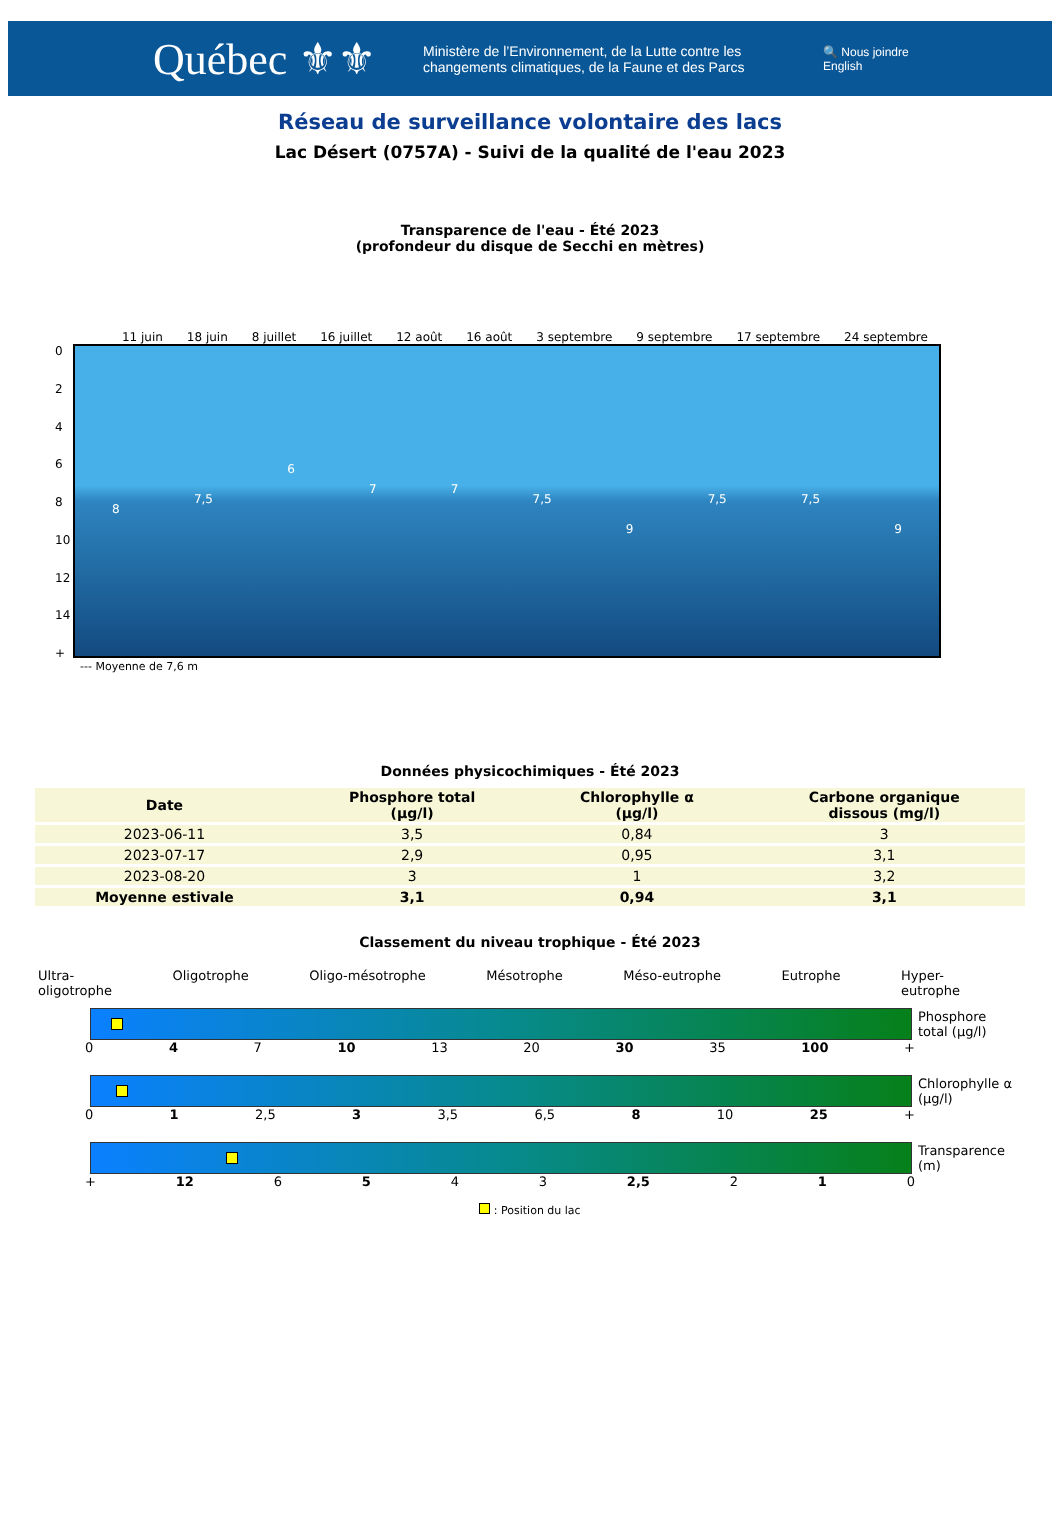Québec ⚜⚜
Ministère de l’Environnement, de la Lutte contre les changements climatiques, de la Faune et des Parcs
🔍 Nous joindre
English
Réseau de surveillance volontaire des lacs
Lac Désert (0757A) - Suivi de la qualité de l'eau 2023
Transparence de l'eau - Été 2023
(profondeur du disque de Secchi en mètres)
11 juin 18 juin 8 juillet 16 juillet 12 août 16 août 3 septembre 9 septembre 17 septembre 24 septembre
02468
10
12
14
+
8 7,5 6 7 7 7,5 9 7,5 7,5 9
--- Moyenne de 7,6 m
Données physicochimiques - Été 2023
| Date | Phosphore total (µg/l) | Chlorophylle α (µg/l) | Carbone organique dissous (mg/l) |
| --- | --- | --- | --- |
| 2023-06-11 | 3,5 | 0,84 | 3 |
| 2023-07-17 | 2,9 | 0,95 | 3,1 |
| 2023-08-20 | 3 | 1 | 3,2 |
| Moyenne estivale | 3,1 | 0,94 | 3,1 |
Classement du niveau trophique - Été 2023
Ultra-
oligotrophe Oligotrophe Oligo-mésotrophe Mésotrophe Méso-eutrophe Eutrophe Hyper-
eutrophe
Phosphore
total (µg/l)
0 4 7 10 13 20 30 35 100 +
Chlorophylle α
(µg/l)
0 1 2,5 3 3,5 6,5 8 10 25 +
Transparence
(m)
+ 12 6 5 4 3 2,5 2 1 0
: Position du lac